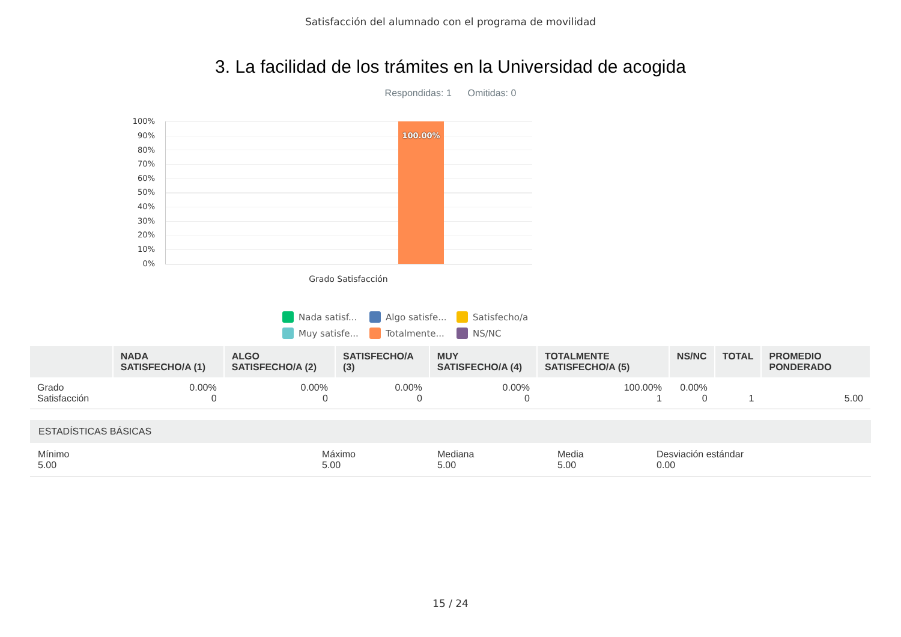Satisfacción del alumnado con el programa de movilidad
3. La facilidad de los trámites en la Universidad de acogida
Respondidas: 1 Omitidas: 0
100%
90%
80%
70%
60%
50%
40%
30%
20%
10%
0%
100.00%
Grado Satisfacción
Nada satisf... Algo satisfe... Satisfecho/a Muy satisfe... Totalmente... NS/NC
| | NADA SATISFECHO/A (1) | ALGO SATISFECHO/A (2) | SATISFECHO/A (3) | MUY SATISFECHO/A (4) | TOTALMENTE SATISFECHO/A (5) | NS/NC | TOTAL | PROMEDIO PONDERADO |
| --- | --- | --- | --- | --- | --- | --- | --- | --- |
| Grado Satisfacción | 0.00% 0 | 0.00% 0 | 0.00% 0 | 0.00% 0 | 100.00% 1 | 0.00% 0 | 1 | 5.00 |
ESTADÍSTICAS BÁSICAS
Mínimo
5.00
Máximo
5.00
Mediana
5.00
Media
5.00
Desviación estándar
0.00
15 / 24